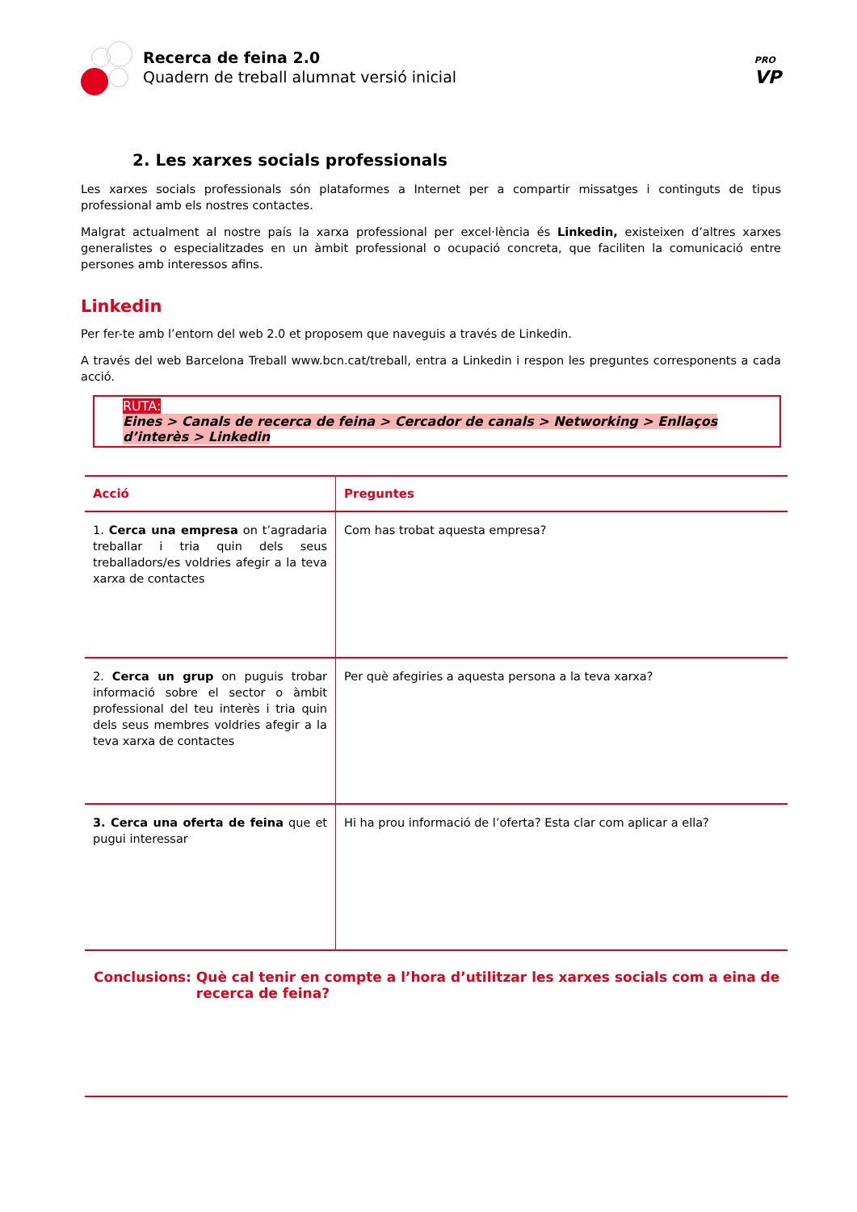Recerca de feina 2.0
Quadern de treball alumnat versió inicial
PRO
VP
2. Les xarxes socials professionals
Les xarxes socials professionals són plataformes a Internet per a compartir missatges i continguts de tipus professional amb els nostres contactes.
Malgrat actualment al nostre país la xarxa professional per excel·lència és Linkedin, existeixen d’altres xarxes generalistes o especialitzades en un àmbit professional o ocupació concreta, que faciliten la comunicació entre persones amb interessos afins.
Linkedin
Per fer-te amb l’entorn del web 2.0 et proposem que naveguis a través de Linkedin.
A través del web Barcelona Treball www.bcn.cat/treball, entra a Linkedin i respon les preguntes corresponents a cada acció.
RUTA:
Eines > Canals de recerca de feina > Cercador de canals > Networking > Enllaços d’interès > Linkedin
| Acció | Preguntes |
| --- | --- |
| 1. Cerca una empresa on t’agradaria treballar i tria quin dels seus treballadors/es voldries afegir a la teva xarxa de contactes | Com has trobat aquesta empresa? |
| 2. Cerca un grup on puguis trobar informació sobre el sector o àmbit professional del teu interès i tria quin dels seus membres voldries afegir a la teva xarxa de contactes | Per què afegiries a aquesta persona a la teva xarxa? |
| 3. Cerca una oferta de feina que et pugui interessar | Hi ha prou informació de l’oferta? Esta clar com aplicar a ella? |
Conclusions: Què cal tenir en compte a l’hora d’utilitzar les xarxes socials com a eina de recerca de feina?